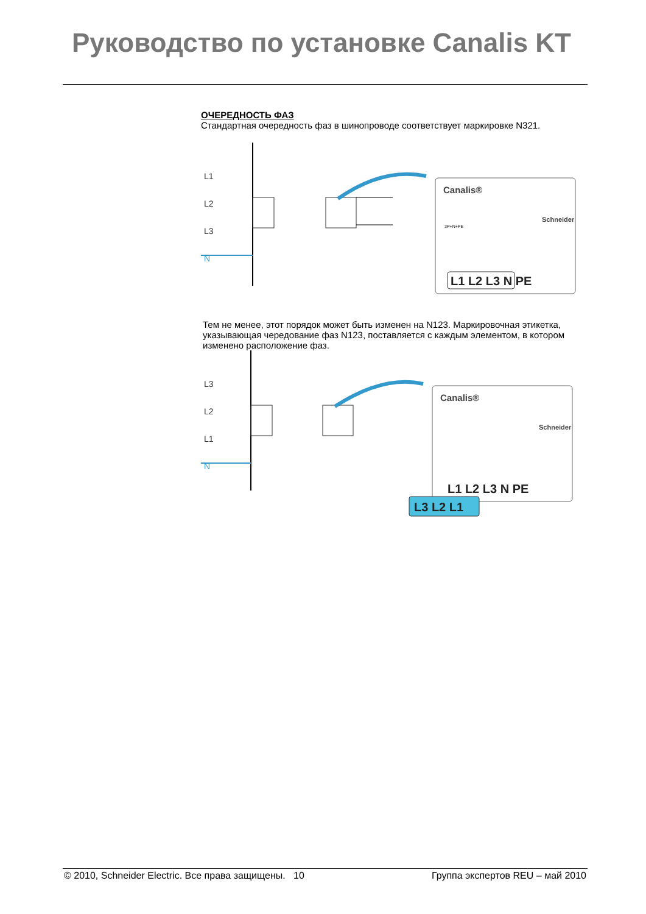Руководство по установке Canalis KT
ОЧЕРЕДНОСТЬ ФАЗ
Стандартная очередность фаз в шинопроводе соответствует маркировке N321.
L1
L2
L3
N
Canalis®
Schneider
3P+N+PE
L1 L2 L3 N PE
Тем не менее, этот порядок может быть изменен на N123. Маркировочная этикетка, указывающая чередование фаз N123, поставляется с каждым элементом, в котором изменено расположение фаз.
L3
L2
L1
N
Canalis®
Schneider
L1 L2 L3 N PE
L3 L2 L1
© 2010, Schneider Electric. Все права защищены. 10 Группа экспертов REU – май 2010